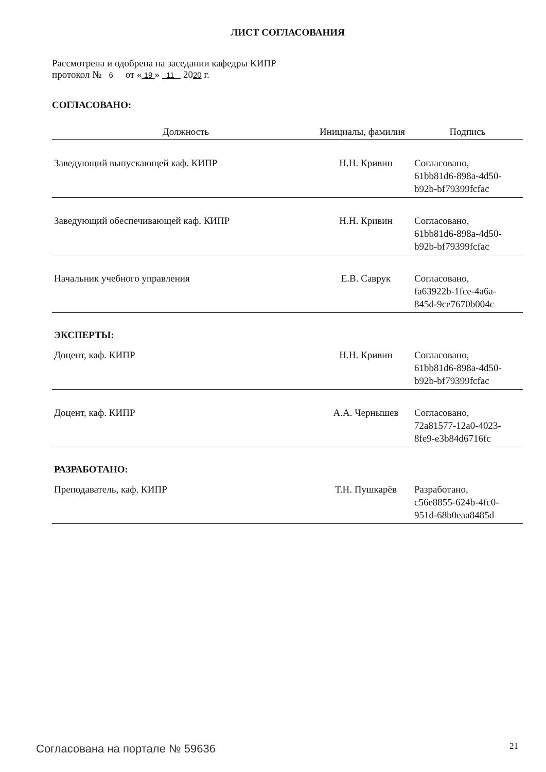ЛИСТ СОГЛАСОВАНИЯ
Рассмотрена и одобрена на заседании кафедры КИПР
протокол № 6 от « 19 » 11 2020 г.
СОГЛАСОВАНО:
| Должность | Инициалы, фамилия | Подпись |
| --- | --- | --- |
| Заведующий выпускающей каф. КИПР | Н.Н. Кривин | Согласовано, 61bb81d6-898a-4d50- b92b-bf79399fcfac |
| Заведующий обеспечивающей каф. КИПР | Н.Н. Кривин | Согласовано, 61bb81d6-898a-4d50- b92b-bf79399fcfac |
| Начальник учебного управления | Е.В. Саврук | Согласовано, fa63922b-1fce-4a6a- 845d-9ce7670b004c |
| ЭКСПЕРТЫ: | | |
| Доцент, каф. КИПР | Н.Н. Кривин | Согласовано, 61bb81d6-898a-4d50- b92b-bf79399fcfac |
| Доцент, каф. КИПР | А.А. Чернышев | Согласовано, 72a81577-12a0-4023- 8fe9-e3b84d6716fc |
| РАЗРАБОТАНО: | | |
| Преподаватель, каф. КИПР | Т.Н. Пушкарёв | Разработано, c56e8855-624b-4fc0- 951d-68b0eaa8485d |
Согласована на портале № 59636 21